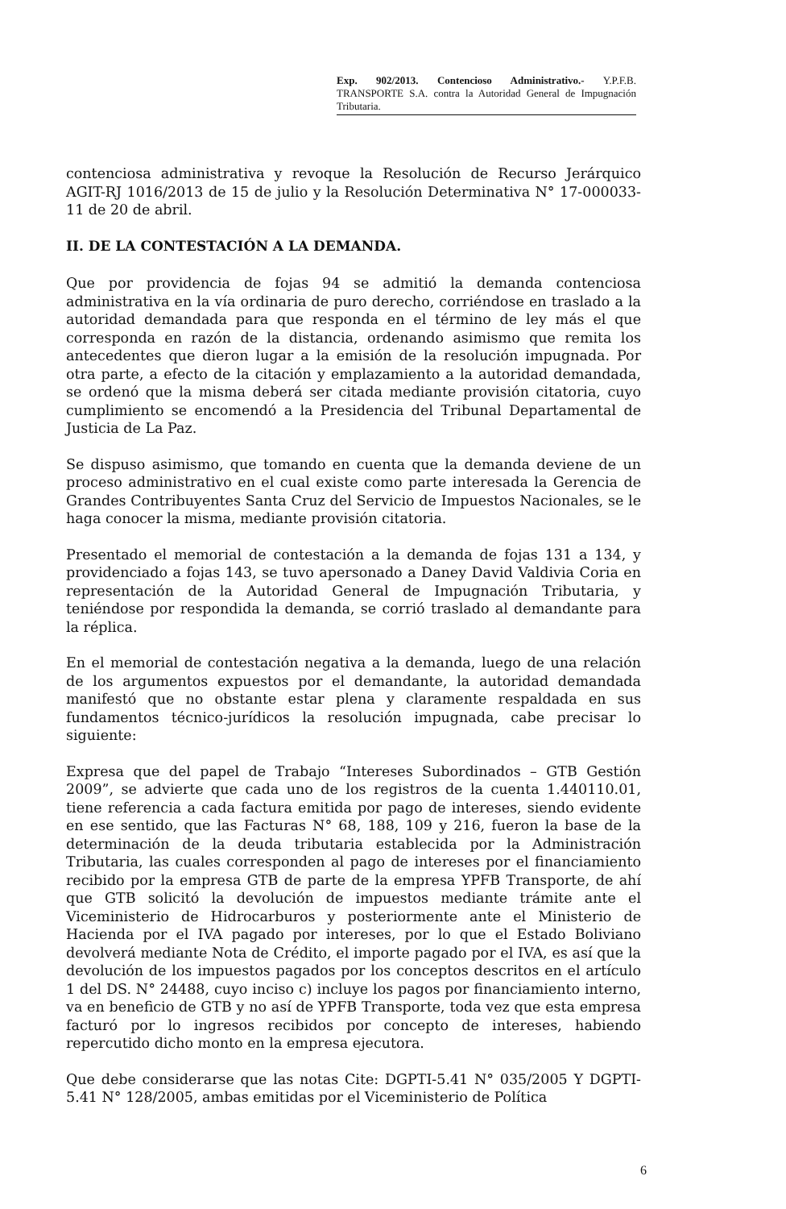Exp. 902/2013. Contencioso Administrativo.- Y.P.F.B. TRANSPORTE S.A. contra la Autoridad General de Impugnación Tributaria.
contenciosa administrativa y revoque la Resolución de Recurso Jerárquico AGIT-RJ 1016/2013 de 15 de julio y la Resolución Determinativa N° 17-000033-11 de 20 de abril.
II. DE LA CONTESTACIÓN A LA DEMANDA.
Que por providencia de fojas 94 se admitió la demanda contenciosa administrativa en la vía ordinaria de puro derecho, corriéndose en traslado a la autoridad demandada para que responda en el término de ley más el que corresponda en razón de la distancia, ordenando asimismo que remita los antecedentes que dieron lugar a la emisión de la resolución impugnada. Por otra parte, a efecto de la citación y emplazamiento a la autoridad demandada, se ordenó que la misma deberá ser citada mediante provisión citatoria, cuyo cumplimiento se encomendó a la Presidencia del Tribunal Departamental de Justicia de La Paz.
Se dispuso asimismo, que tomando en cuenta que la demanda deviene de un proceso administrativo en el cual existe como parte interesada la Gerencia de Grandes Contribuyentes Santa Cruz del Servicio de Impuestos Nacionales, se le haga conocer la misma, mediante provisión citatoria.
Presentado el memorial de contestación a la demanda de fojas 131 a 134, y providenciado a fojas 143, se tuvo apersonado a Daney David Valdivia Coria en representación de la Autoridad General de Impugnación Tributaria, y teniéndose por respondida la demanda, se corrió traslado al demandante para la réplica.
En el memorial de contestación negativa a la demanda, luego de una relación de los argumentos expuestos por el demandante, la autoridad demandada manifestó que no obstante estar plena y claramente respaldada en sus fundamentos técnico-jurídicos la resolución impugnada, cabe precisar lo siguiente:
Expresa que del papel de Trabajo “Intereses Subordinados – GTB Gestión 2009”, se advierte que cada uno de los registros de la cuenta 1.440110.01, tiene referencia a cada factura emitida por pago de intereses, siendo evidente en ese sentido, que las Facturas N° 68, 188, 109 y 216, fueron la base de la determinación de la deuda tributaria establecida por la Administración Tributaria, las cuales corresponden al pago de intereses por el financiamiento recibido por la empresa GTB de parte de la empresa YPFB Transporte, de ahí que GTB solicitó la devolución de impuestos mediante trámite ante el Viceministerio de Hidrocarburos y posteriormente ante el Ministerio de Hacienda por el IVA pagado por intereses, por lo que el Estado Boliviano devolverá mediante Nota de Crédito, el importe pagado por el IVA, es así que la devolución de los impuestos pagados por los conceptos descritos en el artículo 1 del DS. N° 24488, cuyo inciso c) incluye los pagos por financiamiento interno, va en beneficio de GTB y no así de YPFB Transporte, toda vez que esta empresa facturó por lo ingresos recibidos por concepto de intereses, habiendo repercutido dicho monto en la empresa ejecutora.
Que debe considerarse que las notas Cite: DGPTI-5.41 N° 035/2005 Y DGPTI-5.41 N° 128/2005, ambas emitidas por el Viceministerio de Política
6